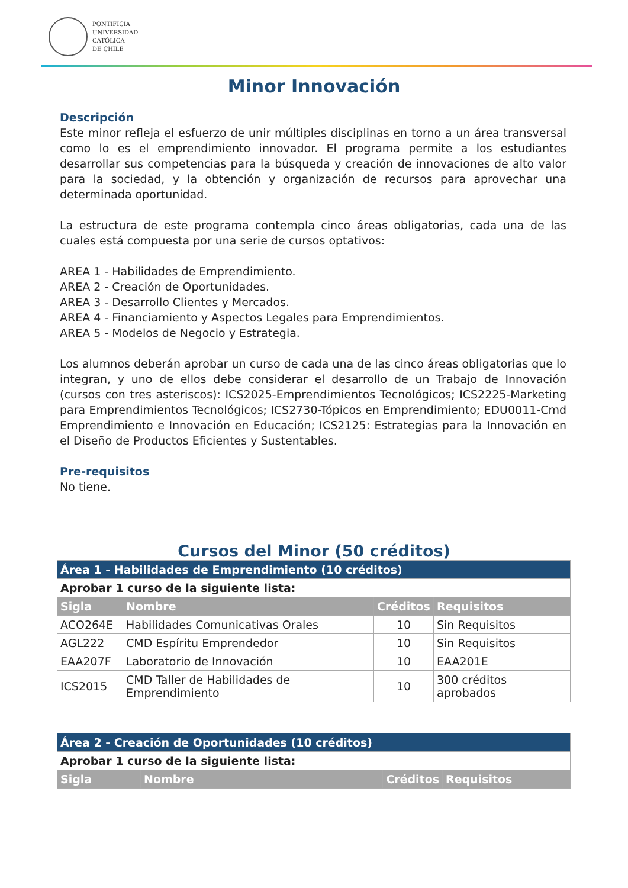PONTIFICIA
UNIVERSIDAD
CATÓLICA
DE CHILE
Minor Innovación
Descripción
Este minor refleja el esfuerzo de unir múltiples disciplinas en torno a un área transversal como lo es el emprendimiento innovador. El programa permite a los estudiantes desarrollar sus competencias para la búsqueda y creación de innovaciones de alto valor para la sociedad, y la obtención y organización de recursos para aprovechar una determinada oportunidad.
La estructura de este programa contempla cinco áreas obligatorias, cada una de las cuales está compuesta por una serie de cursos optativos:
AREA 1 - Habilidades de Emprendimiento.
AREA 2 - Creación de Oportunidades.
AREA 3 - Desarrollo Clientes y Mercados.
AREA 4 - Financiamiento y Aspectos Legales para Emprendimientos.
AREA 5 - Modelos de Negocio y Estrategia.
Los alumnos deberán aprobar un curso de cada una de las cinco áreas obligatorias que lo integran, y uno de ellos debe considerar el desarrollo de un Trabajo de Innovación (cursos con tres asteriscos): ICS2025-Emprendimientos Tecnológicos; ICS2225-Marketing para Emprendimientos Tecnológicos; ICS2730-Tópicos en Emprendimiento; EDU0011-Cmd Emprendimiento e Innovación en Educación; ICS2125: Estrategias para la Innovación en el Diseño de Productos Eficientes y Sustentables.
Pre-requisitos
No tiene.
Cursos del Minor (50 créditos)
| Área 1 - Habilidades de Emprendimiento (10 créditos) | | | |
| Aprobar 1 curso de la siguiente lista: | | | |
| Sigla | Nombre | Créditos | Requisitos |
| ACO264E | Habilidades Comunicativas Orales | 10 | Sin Requisitos |
| AGL222 | CMD Espíritu Emprendedor | 10 | Sin Requisitos |
| EAA207F | Laboratorio de Innovación | 10 | EAA201E |
| ICS2015 | CMD Taller de Habilidades de Emprendimiento | 10 | 300 créditos aprobados |
| Área 2 - Creación de Oportunidades (10 créditos) | | | |
| Aprobar 1 curso de la siguiente lista: | | | |
| Sigla | Nombre | Créditos | Requisitos |